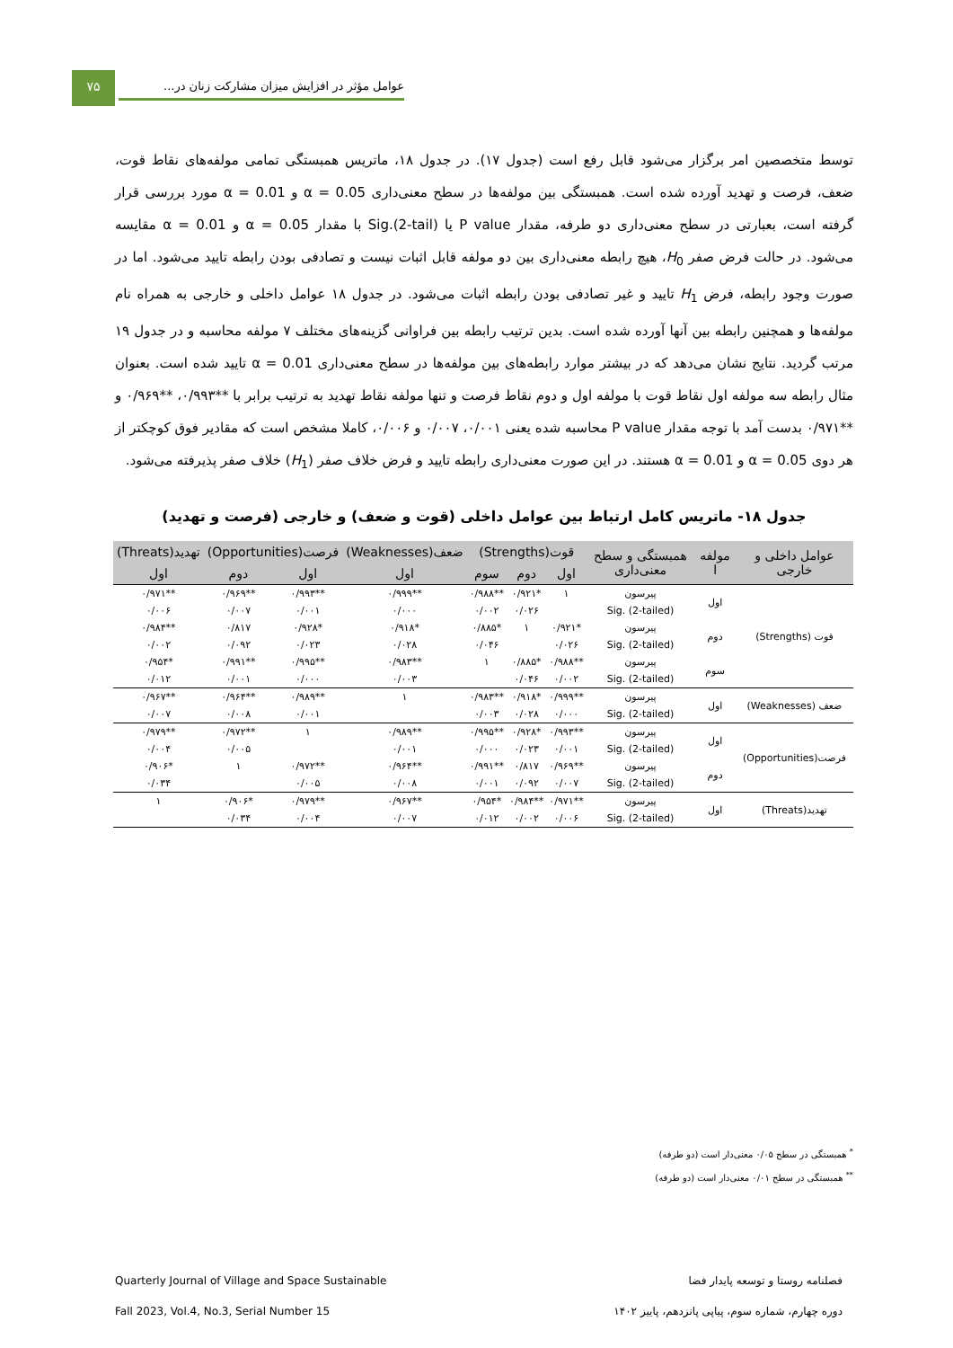۷۵
عوامل مؤثر در افزایش میزان مشارکت زنان در...
توسط متخصصین امر برگزار می‌شود قابل رفع است (جدول ۱۷). در جدول ۱۸، ماتریس همبستگی تمامی مولفه‌های نقاط قوت، ضعف، فرصت و تهدید آورده شده است. همبستگی بین مولفه‌ها در سطح معنی‌داری α = 0.05 و α = 0.01 مورد بررسی قرار گرفته است، بعبارتی در سطح معنی‌داری دو طرفه، مقدار P value یا Sig.(2-tail) با مقدار α = 0.05 و α = 0.01 مقایسه می‌شود. در حالت فرض صفر H<sub>0</sub>، هیچ رابطه معنی‌داری بین دو مولفه قابل اثبات نیست و تصادفی بودن رابطه تایید می‌شود. اما در صورت وجود رابطه، فرض H<sub>1</sub> تایید و غیر تصادفی بودن رابطه اثبات می‌شود. در جدول ۱۸ عوامل داخلی و خارجی به همراه نام مولفه‌ها و همچنین رابطه بین آنها آورده شده است. بدین ترتیب رابطه بین فراوانی گزینه‌های مختلف ۷ مولفه محاسبه و در جدول ۱۹ مرتب گردید. نتایج نشان می‌دهد که در بیشتر موارد رابطه‌های بین مولفه‌ها در سطح معنی‌داری α = 0.01 تایید شده است. بعنوان مثال رابطه سه مولفه اول نقاط قوت با مولفه اول و دوم نقاط فرصت و تنها مولفه نقاط تهدید به ترتیب برابر با **۰/۹۹۳، **۰/۹۶۹ و **۰/۹۷۱ بدست آمد با توجه مقدار P value محاسبه شده یعنی ۰/۰۰۱، ۰/۰۰۷ و ۰/۰۰۶، کاملا مشخص است که مقادیر فوق کوچکتر از هر دوی α = 0.05 و α = 0.01 هستند. در این صورت معنی‌داری رابطه تایید و فرض خلاف صفر (H<sub>1</sub>) خلاف صفر پذیرفته می‌شود.
جدول ۱۸- ماتریس کامل ارتباط بین عوامل داخلی (قوت و ضعف) و خارجی (فرصت و تهدید)
| عوامل داخلی و خارجی | مولفه ا | همبستگی و سطح معنی‌داری | قوت(Strengths) | | | ضعف(Weaknesses) | فرصت(Opportunities) | | تهدید(Threats) |
| --- | --- | --- | --- | --- | --- | --- | --- | --- | --- |
| | | | اول | دوم | سوم | اول | اول | دوم | اول |
| قوت (Strengths) | اول | پیرسون | ۱ | *۰/۹۲۱ | **۰/۹۸۸ | **۰/۹۹۹ | **۰/۹۹۳ | **۰/۹۶۹ | **۰/۹۷۱ |
| | | Sig. (2-tailed) | | ۰/۰۲۶ | ۰/۰۰۲ | ۰/۰۰۰ | ۰/۰۰۱ | ۰/۰۰۷ | ۰/۰۰۶ |
| | دوم | پیرسون | *۰/۹۲۱ | ۱ | *۰/۸۸۵ | *۰/۹۱۸ | *۰/۹۲۸ | ۰/۸۱۷ | **۰/۹۸۴ |
| | | Sig. (2-tailed) | ۰/۰۲۶ | | ۰/۰۴۶ | ۰/۰۲۸ | ۰/۰۲۳ | ۰/۰۹۲ | ۰/۰۰۲ |
| | سوم | پیرسون | **۰/۹۸۸ | *۰/۸۸۵ | ۱ | **۰/۹۸۳ | **۰/۹۹۵ | **۰/۹۹۱ | *۰/۹۵۴ |
| | | Sig. (2-tailed) | ۰/۰۰۲ | ۰/۰۴۶ | | ۰/۰۰۳ | ۰/۰۰۰ | ۰/۰۰۱ | ۰/۰۱۲ |
| ضعف (Weaknesses) | اول | پیرسون | **۰/۹۹۹ | *۰/۹۱۸ | **۰/۹۸۳ | ۱ | **۰/۹۸۹ | **۰/۹۶۴ | **۰/۹۶۷ |
| | | Sig. (2-tailed) | ۰/۰۰۰ | ۰/۰۲۸ | ۰/۰۰۳ | | ۰/۰۰۱ | ۰/۰۰۸ | ۰/۰۰۷ |
| فرصت(Opportunities) | اول | پیرسون | **۰/۹۹۳ | *۰/۹۲۸ | **۰/۹۹۵ | **۰/۹۸۹ | ۱ | **۰/۹۷۲ | **۰/۹۷۹ |
| | | Sig. (2-tailed) | ۰/۰۰۱ | ۰/۰۲۳ | ۰/۰۰۰ | ۰/۰۰۱ | | ۰/۰۰۵ | ۰/۰۰۴ |
| | دوم | پیرسون | **۰/۹۶۹ | ۰/۸۱۷ | **۰/۹۹۱ | **۰/۹۶۴ | **۰/۹۷۲ | ۱ | *۰/۹۰۶ |
| | | Sig. (2-tailed) | ۰/۰۰۷ | ۰/۰۹۲ | ۰/۰۰۱ | ۰/۰۰۸ | ۰/۰۰۵ | | ۰/۰۳۴ |
| تهدید(Threats) | اول | پیرسون | **۰/۹۷۱ | **۰/۹۸۴ | *۰/۹۵۴ | **۰/۹۶۷ | **۰/۹۷۹ | *۰/۹۰۶ | ۱ |
| | | Sig. (2-tailed) | ۰/۰۰۶ | ۰/۰۰۲ | ۰/۰۱۲ | ۰/۰۰۷ | ۰/۰۰۴ | ۰/۰۳۴ | |
<sup>*</sup> همبستگی در سطح ۰/۰۵ معنی‌دار است (دو طرفه)
<sup>**</sup> همبستگی در سطح ۰/۰۱ معنی‌دار است (دو طرفه)
فصلنامه روستا و توسعه پایدار فضا Quarterly Journal of Village and Space Sustainable
دوره چهارم، شماره سوم، پیاپی پانزدهم، پاییز ۱۴۰۲ Fall 2023, Vol.4, No.3, Serial Number 15